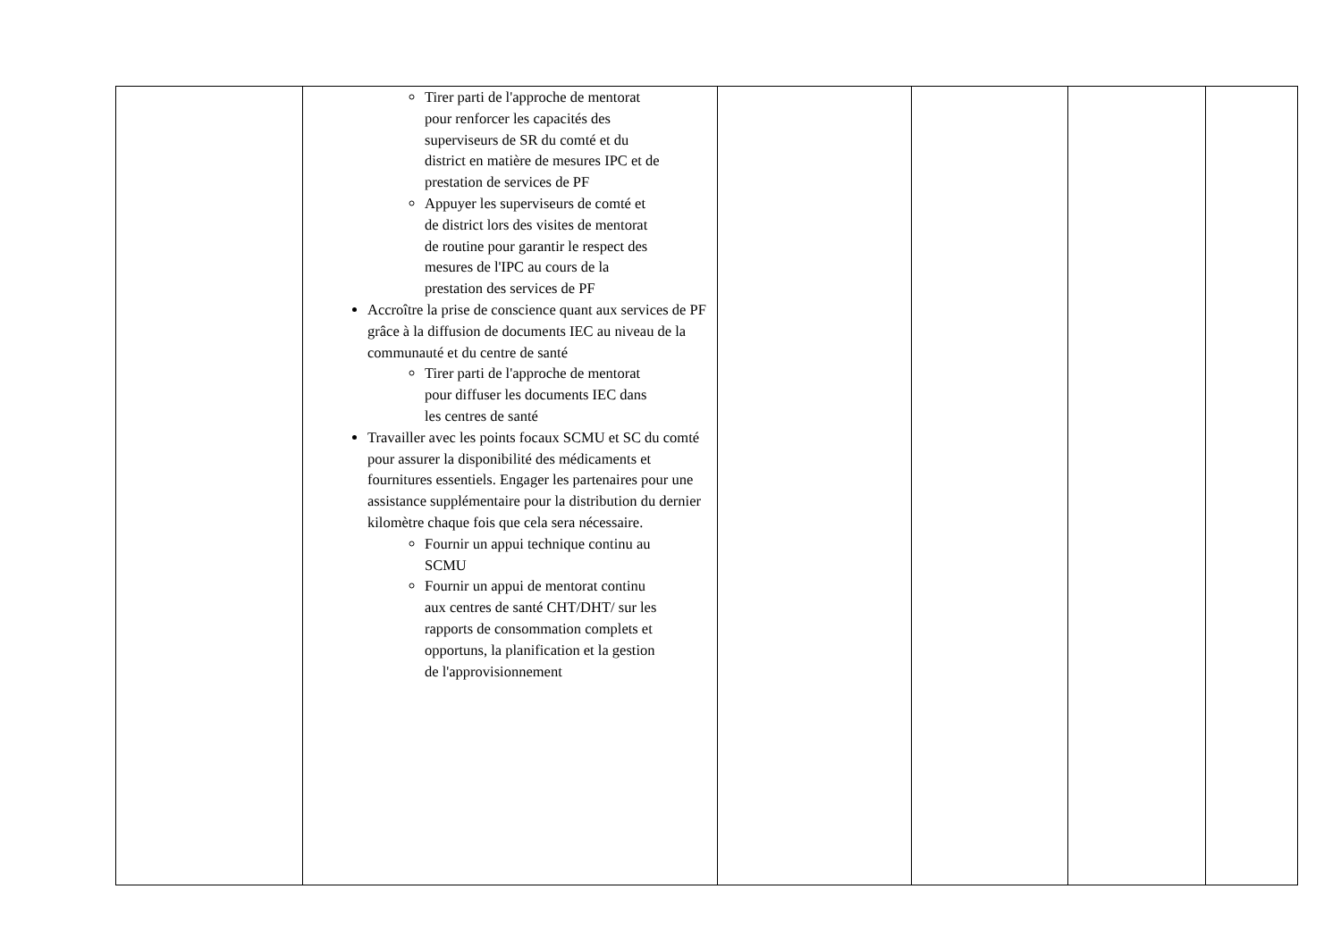| | Tirer parti de l'approche de mentorat pour renforcer les capacités des superviseurs de SR du comté et du district en matière de mesures IPC et de prestation de services de PF Appuyer les superviseurs de comté et de district lors des visites de mentorat de routine pour garantir le respect des mesures de l'IPC au cours de la prestation des services de PF Accroître la prise de conscience quant aux services de PF grâce à la diffusion de documents IEC au niveau de la communauté et du centre de santé Tirer parti de l'approche de mentorat pour diffuser les documents IEC dans les centres de santé Travailler avec les points focaux SCMU et SC du comté pour assurer la disponibilité des médicaments et fournitures essentiels. Engager les partenaires pour une assistance supplémentaire pour la distribution du dernier kilomètre chaque fois que cela sera nécessaire. Fournir un appui technique continu au SCMU Fournir un appui de mentorat continu aux centres de santé CHT/DHT/ sur les rapports de consommation complets et opportuns, la planification et la gestion de l'approvisionnement | | | | |